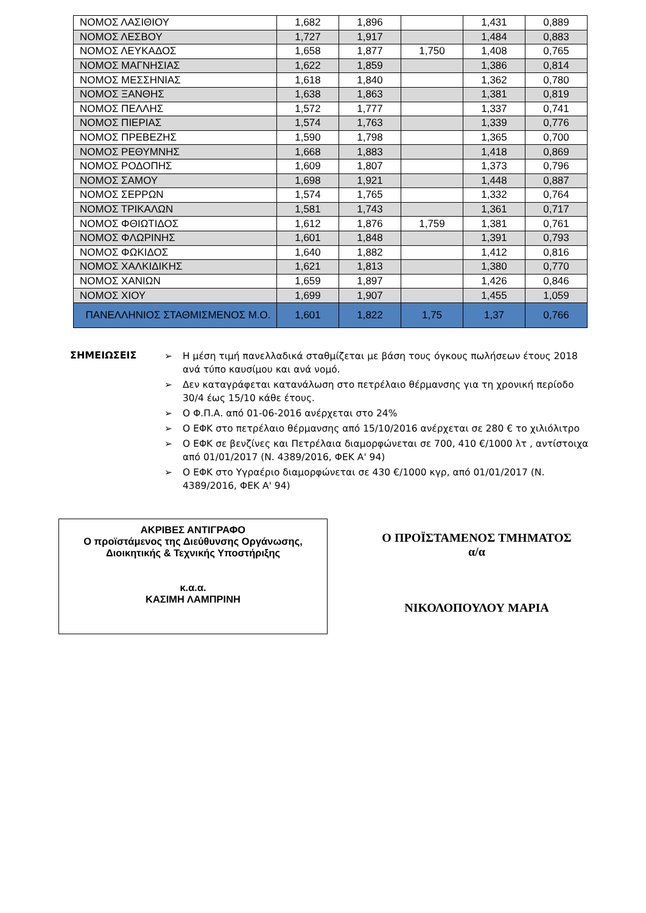| ΝΟΜΟΣ ΛΑΣΙΘΙΟΥ | 1,682 | 1,896 | | 1,431 | 0,889 |
| ΝΟΜΟΣ ΛΕΣΒΟΥ | 1,727 | 1,917 | | 1,484 | 0,883 |
| ΝΟΜΟΣ ΛΕΥΚΑΔΟΣ | 1,658 | 1,877 | 1,750 | 1,408 | 0,765 |
| ΝΟΜΟΣ ΜΑΓΝΗΣΙΑΣ | 1,622 | 1,859 | | 1,386 | 0,814 |
| ΝΟΜΟΣ ΜΕΣΣΗΝΙΑΣ | 1,618 | 1,840 | | 1,362 | 0,780 |
| ΝΟΜΟΣ ΞΑΝΘΗΣ | 1,638 | 1,863 | | 1,381 | 0,819 |
| ΝΟΜΟΣ ΠΕΛΛΗΣ | 1,572 | 1,777 | | 1,337 | 0,741 |
| ΝΟΜΟΣ ΠΙΕΡΙΑΣ | 1,574 | 1,763 | | 1,339 | 0,776 |
| ΝΟΜΟΣ ΠΡΕΒΕΖΗΣ | 1,590 | 1,798 | | 1,365 | 0,700 |
| ΝΟΜΟΣ ΡΕΘΥΜΝΗΣ | 1,668 | 1,883 | | 1,418 | 0,869 |
| ΝΟΜΟΣ ΡΟΔΟΠΗΣ | 1,609 | 1,807 | | 1,373 | 0,796 |
| ΝΟΜΟΣ ΣΑΜΟΥ | 1,698 | 1,921 | | 1,448 | 0,887 |
| ΝΟΜΟΣ ΣΕΡΡΩΝ | 1,574 | 1,765 | | 1,332 | 0,764 |
| ΝΟΜΟΣ ΤΡΙΚΑΛΩΝ | 1,581 | 1,743 | | 1,361 | 0,717 |
| ΝΟΜΟΣ ΦΘΙΩΤΙΔΟΣ | 1,612 | 1,876 | 1,759 | 1,381 | 0,761 |
| ΝΟΜΟΣ ΦΛΩΡΙΝΗΣ | 1,601 | 1,848 | | 1,391 | 0,793 |
| ΝΟΜΟΣ ΦΩΚΙΔΟΣ | 1,640 | 1,882 | | 1,412 | 0,816 |
| ΝΟΜΟΣ ΧΑΛΚΙΔΙΚΗΣ | 1,621 | 1,813 | | 1,380 | 0,770 |
| ΝΟΜΟΣ ΧΑΝΙΩΝ | 1,659 | 1,897 | | 1,426 | 0,846 |
| ΝΟΜΟΣ ΧΙΟΥ | 1,699 | 1,907 | | 1,455 | 1,059 |
| ΠΑΝΕΛΛΗΝΙΟΣ ΣΤΑΘΜΙΣΜΕΝΟΣ Μ.Ο. | 1,601 | 1,822 | 1,75 | 1,37 | 0,766 |
ΣΗΜΕΙΩΣΕΙΣ
➢ Η μέση τιμή πανελλαδικά σταθμίζεται με βάση τους όγκους πωλήσεων έτους 2018 ανά τύπο καυσίμου και ανά νομό.
➢ Δεν καταγράφεται κατανάλωση στο πετρέλαιο θέρμανσης για τη χρονική περίοδο 30/4 έως 15/10 κάθε έτους.
➢ Ο Φ.Π.Α. από 01-06-2016 ανέρχεται στο 24%
➢ Ο ΕΦΚ στο πετρέλαιο θέρμανσης από 15/10/2016 ανέρχεται σε 280 € το χιλιόλιτρο
➢ Ο ΕΦΚ σε βενζίνες και Πετρέλαια διαμορφώνεται σε 700, 410 €/1000 λτ , αντίστοιχα από 01/01/2017 (Ν. 4389/2016, ΦΕΚ Α' 94)
➢ Ο ΕΦΚ στο Υγραέριο διαμορφώνεται σε 430 €/1000 κγρ, από 01/01/2017 (Ν. 4389/2016, ΦΕΚ Α' 94)
ΑΚΡΙΒΕΣ ΑΝΤΙΓΡΑΦΟ
Ο προϊστάμενος της Διεύθυνσης Οργάνωσης,
Διοικητικής & Τεχνικής Υποστήριξης
κ.α.α.
ΚΑΣΙΜΗ ΛΑΜΠΡΙΝΗ
Ο ΠΡΟΪΣΤΑΜΕΝΟΣ ΤΜΗΜΑΤΟΣ
α/α
ΝΙΚΟΛΟΠΟΥΛΟΥ ΜΑΡΙΑ